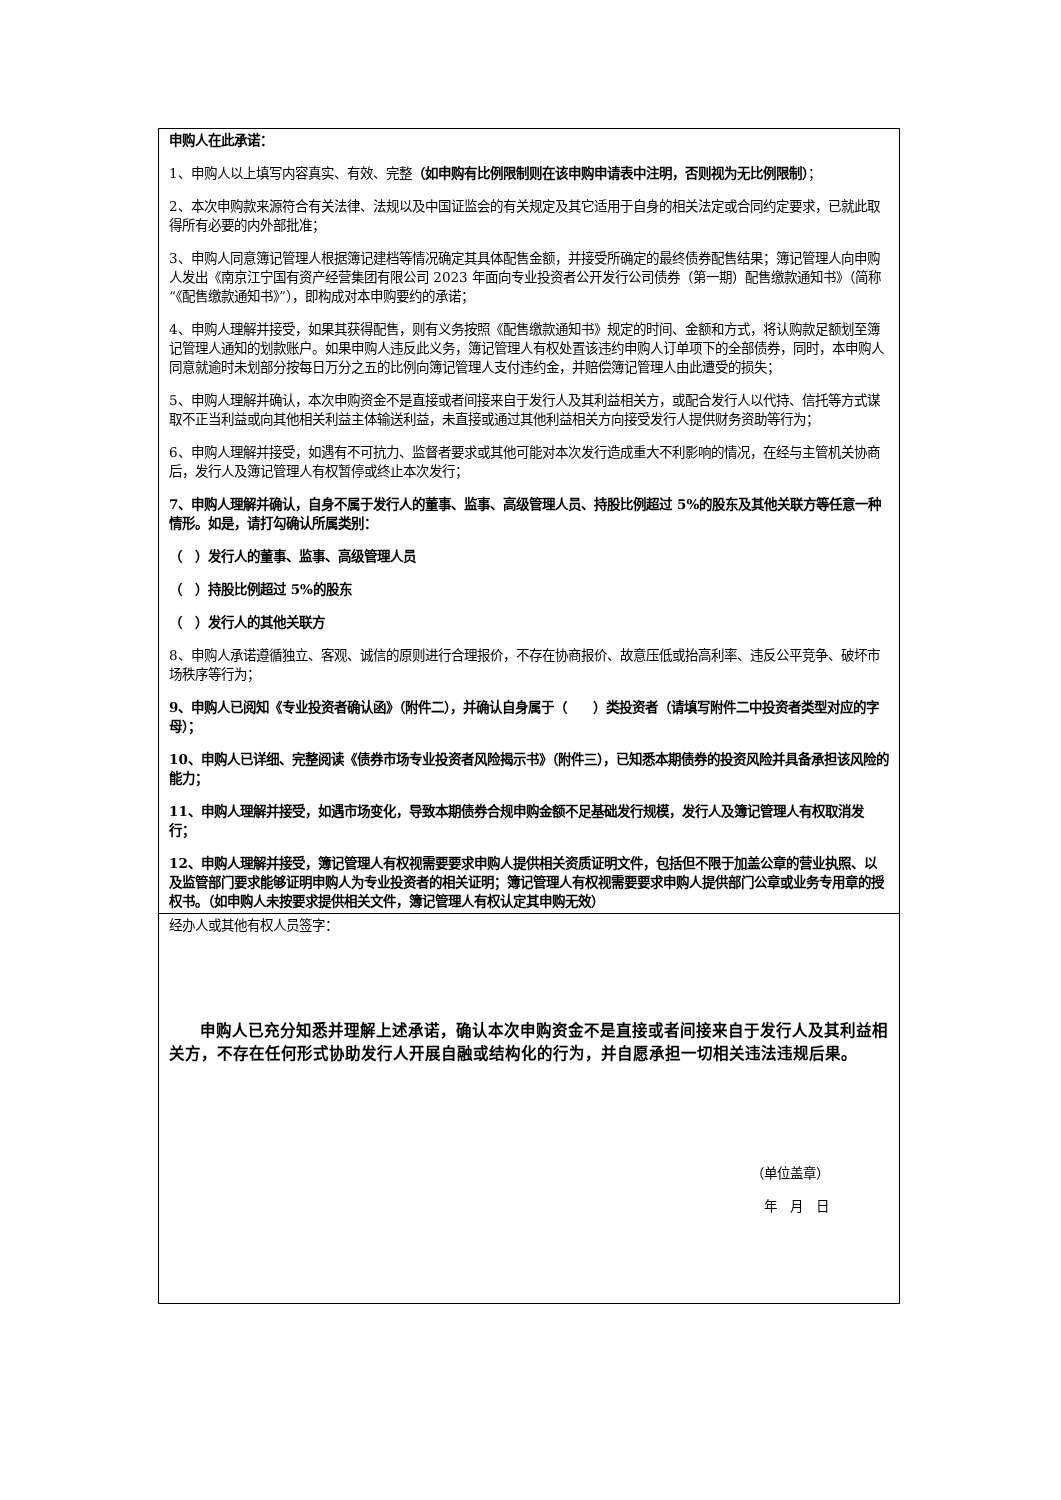| 申购人在此承诺： 1、申购人以上填写内容真实、有效、完整 （如申购有比例限制则在该申购申请表中注明，否则视为无比例限制） ； 2、本次申购款来源符合有关法律、法规以及中国证监会的有关规定及其它适用于自身的相关法定或合同约定要求，已就此取得所有必要的内外部批准； 3、申购人同意簿记管理人根据簿记建档等情况确定其具体配售金额，并接受所确定的最终债券配售结果；簿记管理人向申购人发出《南京江宁国有资产经营集团有限公司 2023 年面向专业投资者公开发行公司债券（第一期）配售缴款通知书》（简称“《配售缴款通知书》”），即构成对本申购要约的承诺； 4、申购人理解并接受，如果其获得配售，则有义务按照《配售缴款通知书》规定的时间、金额和方式，将认购款足额划至簿记管理人通知的划款账户。如果申购人违反此义务，簿记管理人有权处置该违约申购人订单项下的全部债券，同时，本申购人同意就逾时未划部分按每日万分之五的比例向簿记管理人支付违约金，并赔偿簿记管理人由此遭受的损失； 5、申购人理解并确认，本次申购资金不是直接或者间接来自于发行人及其利益相关方，或配合发行人以代持、信托等方式谋取不正当利益或向其他相关利益主体输送利益，未直接或通过其他利益相关方向接受发行人提供财务资助等行为； 6、申购人理解并接受，如遇有不可抗力、监督者要求或其他可能对本次发行造成重大不利影响的情况，在经与主管机关协商后，发行人及簿记管理人有权暂停或终止本次发行； 7、申购人理解并确认，自身不属于发行人的董事、监事、高级管理人员、持股比例超过 5%的股东及其他关联方等任意一种情形。如是，请打勾确认所属类别： （ ）发行人的董事、监事、高级管理人员 （ ）持股比例超过 5%的股东 （ ）发行人的其他关联方 8、申购人承诺遵循独立、客观、诚信的原则进行合理报价，不存在协商报价、故意压低或抬高利率、违反公平竞争、破坏市场秩序等行为； 9、申购人已阅知《专业投资者确认函》（附件二），并确认自身属于（ ）类投资者（请填写附件二中投资者类型对应的字母）； 10、申购人已详细、完整阅读《债券市场专业投资者风险揭示书》（附件三），已知悉本期债券的投资风险并具备承担该风险的能力； 11、申购人理解并接受，如遇市场变化，导致本期债券合规申购金额不足基础发行规模，发行人及簿记管理人有权取消发行； 12、申购人理解并接受，簿记管理人有权视需要要求申购人提供相关资质证明文件，包括但不限于加盖公章的营业执照、以及监管部门要求能够证明申购人为专业投资者的相关证明；簿记管理人有权视需要要求申购人提供部门公章或业务专用章的授权书。（如申购人未按要求提供相关文件，簿记管理人有权认定其申购无效） |
| 经办人或其他有权人员签字： 申购人已充分知悉并理解上述承诺，确认本次申购资金不是直接或者间接来自于发行人及其利益相关方，不存在任何形式协助发行人开展自融或结构化的行为，并自愿承担一切相关违法违规后果。 （单位盖章） 年 月 日 |